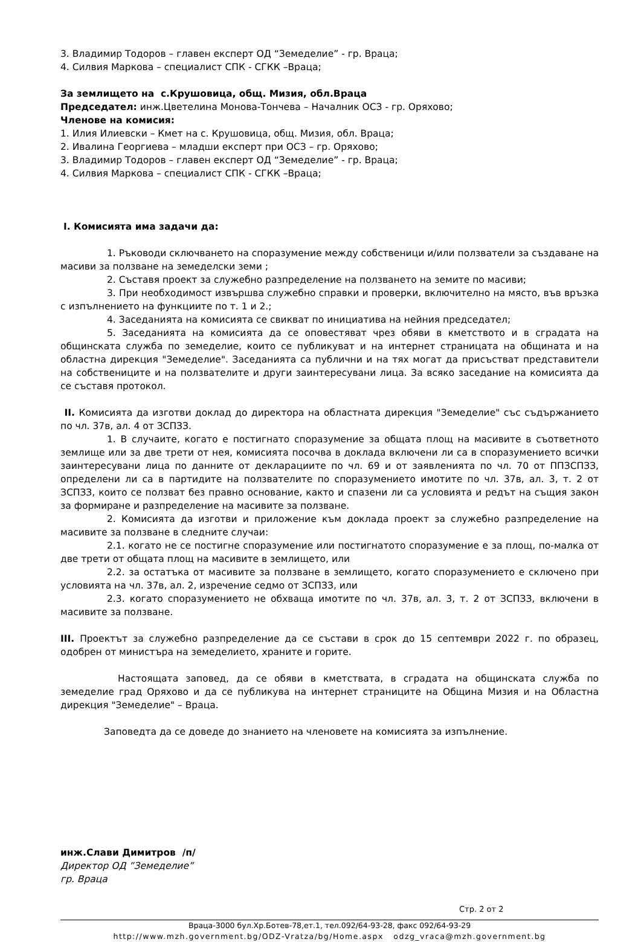3. Владимир Тодоров – главен експерт ОД “Земеделие” - гр. Враца;
4. Силвия Маркова – специалист СПК - СГКК –Враца;
За землището на с.Крушовица, общ. Мизия, обл.Враца
Председател: инж.Цветелина Монова-Тончева – Началник ОСЗ - гр. Оряхово;
Членове на комисия:
1. Илия Илиевски – Кмет на с. Крушовица, общ. Мизия, обл. Враца;
2. Ивалина Георгиева – младши експерт при ОСЗ – гр. Оряхово;
3. Владимир Тодоров – главен експерт ОД “Земеделие” - гр. Враца;
4. Силвия Маркова – специалист СПК - СГКК –Враца;
I. Комисията има задачи да:
1. Ръководи сключването на споразумение между собственици и/или ползватели за създаване на масиви за ползване на земеделски земи ;
2. Съставя проект за служебно разпределение на ползването на земите по масиви;
3. При необходимост извършва служебно справки и проверки, включително на място, във връзка с изпълнението на функциите по т. 1 и 2.;
4. Заседанията на комисията се свикват по инициатива на нейния председател;
5. Заседанията на комисията да се оповестяват чрез обяви в кметството и в сградата на общинската служба по земеделие, които се публикуват и на интернет страницата на общината и на областна дирекция "Земеделие". Заседанията са публични и на тях могат да присъстват представители на собствениците и на ползвателите и други заинтересувани лица. За всяко заседание на комисията да се съставя протокол.
II. Комисията да изготви доклад до директора на областната дирекция "Земеделие" със съдържанието по чл. 37в, ал. 4 от ЗСПЗЗ.
1. В случаите, когато е постигнато споразумение за общата площ на масивите в съответното землище или за две трети от нея, комисията посочва в доклада включени ли са в споразумението всички заинтересувани лица по данните от декларациите по чл. 69 и от заявленията по чл. 70 от ППЗСПЗЗ, определени ли са в партидите на ползвателите по споразумението имотите по чл. 37в, ал. 3, т. 2 от ЗСПЗЗ, които се ползват без правно основание, както и спазени ли са условията и редът на същия закон за формиране и разпределение на масивите за ползване.
2. Комисията да изготви и приложение към доклада проект за служебно разпределение на масивите за ползване в следните случаи:
2.1. когато не се постигне споразумение или постигнатото споразумение е за площ, по-малка от две трети от общата площ на масивите в землището, или
2.2. за остатъка от масивите за ползване в землището, когато споразумението е сключено при условията на чл. 37в, ал. 2, изречение седмо от ЗСПЗЗ, или
2.3. когато споразумението не обхваща имотите по чл. 37в, ал. 3, т. 2 от ЗСПЗЗ, включени в масивите за ползване.
III. Проектът за служебно разпределение да се състави в срок до 15 септември 2022 г. по образец, одобрен от министъра на земеделието, храните и горите.
Настоящата заповед, да се обяви в кметствата, в сградата на общинската служба по земеделие град Оряхово и да се публикува на интернет страниците на Община Мизия и на Областна дирекция "Земеделие" – Враца.
Заповедта да се доведе до знанието на членовете на комисията за изпълнение.
инж.Слави Димитров /п/
Директор ОД ”Земеделие”
гр. Враца
Стр. 2 от 2
Враца-3000 бул.Хр.Ботев-78,ет.1, тел.092/64-93-28, факс 092/64-93-29
http://www.mzh.government.bg/ODZ-Vratza/bg/Home.aspx odzg_vraca@mzh.government.bg